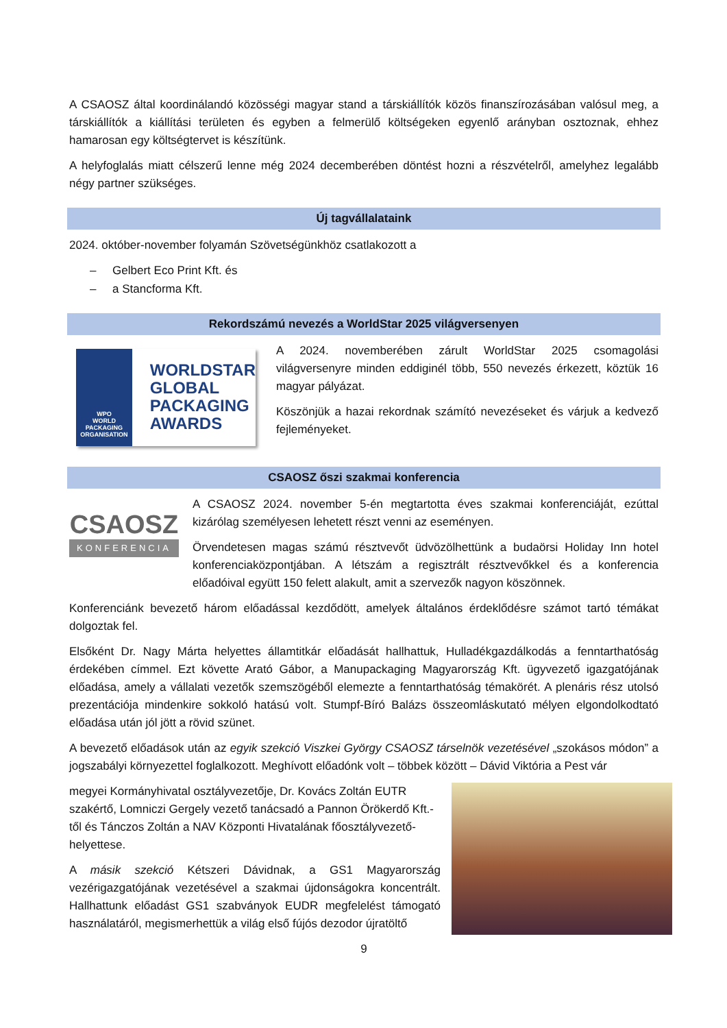A CSAOSZ által koordinálandó közösségi magyar stand a társkiállítók közös finanszírozásában valósul meg, a társkiállítók a kiállítási területen és egyben a felmerülő költségeken egyenlő arányban osztoznak, ehhez hamarosan egy költségtervet is készítünk.
A helyfoglalás miatt célszerű lenne még 2024 decemberében döntést hozni a részvételről, amelyhez legalább négy partner szükséges.
Új tagvállalataink
2024. október-november folyamán Szövetségünkhöz csatlakozott a
– Gelbert Eco Print Kft. és
– a Stancforma Kft.
Rekordszámú nevezés a WorldStar 2025 világversenyen
WPO
WORLD PACKAGING ORGANISATION
WORLDSTAR
GLOBAL
PACKAGING
AWARDS
A 2024. novemberében zárult WorldStar 2025 csomagolási világversenyre minden eddiginél több, 550 nevezés érkezett, köztük 16 magyar pályázat.
Köszönjük a hazai rekordnak számító nevezéseket és várjuk a kedvező fejleményeket.
CSAOSZ őszi szakmai konferencia
CSAOSZ
KONFERENCIA
A CSAOSZ 2024. november 5-én megtartotta éves szakmai konferenciáját, ezúttal kizárólag személyesen lehetett részt venni az eseményen.
Örvendetesen magas számú résztvevőt üdvözölhettünk a budaörsi Holiday Inn hotel konferenciaközpontjában. A létszám a regisztrált résztvevőkkel és a konferencia előadóival együtt 150 felett alakult, amit a szervezők nagyon köszönnek.
Konferenciánk bevezető három előadással kezdődött, amelyek általános érdeklődésre számot tartó témákat dolgoztak fel.
Elsőként Dr. Nagy Márta helyettes államtitkár előadását hallhattuk, Hulladékgazdálkodás a fenntarthatóság érdekében címmel. Ezt követte Arató Gábor, a Manupackaging Magyarország Kft. ügyvezető igazgatójának előadása, amely a vállalati vezetők szemszögéből elemezte a fenntarthatóság témakörét. A plenáris rész utolsó prezentációja mindenkire sokkoló hatású volt. Stumpf-Bíró Balázs összeomláskutató mélyen elgondolkodtató előadása után jól jött a rövid szünet.
A bevezető előadások után az egyik szekció Viszkei György CSAOSZ társelnök vezetésével „szokásos módon” a jogszabályi környezettel foglalkozott. Meghívott előadónk volt – többek között – Dávid Viktória a Pest vár
megyei Kormányhivatal osztályvezetője, Dr. Kovács Zoltán EUTR szakértő, Lomniczi Gergely vezető tanácsadó a Pannon Örökerdő Kft.-től és Tánczos Zoltán a NAV Központi Hivatalának főosztályvezető-helyettese.
A másik szekció Kétszeri Dávidnak, a GS1 Magyarország vezérigazgatójának vezetésével a szakmai újdonságokra koncentrált. Hallhattunk előadást GS1 szabványok EUDR megfelelést támogató használatáról, megismerhettük a világ első fújós dezodor újratöltő
9